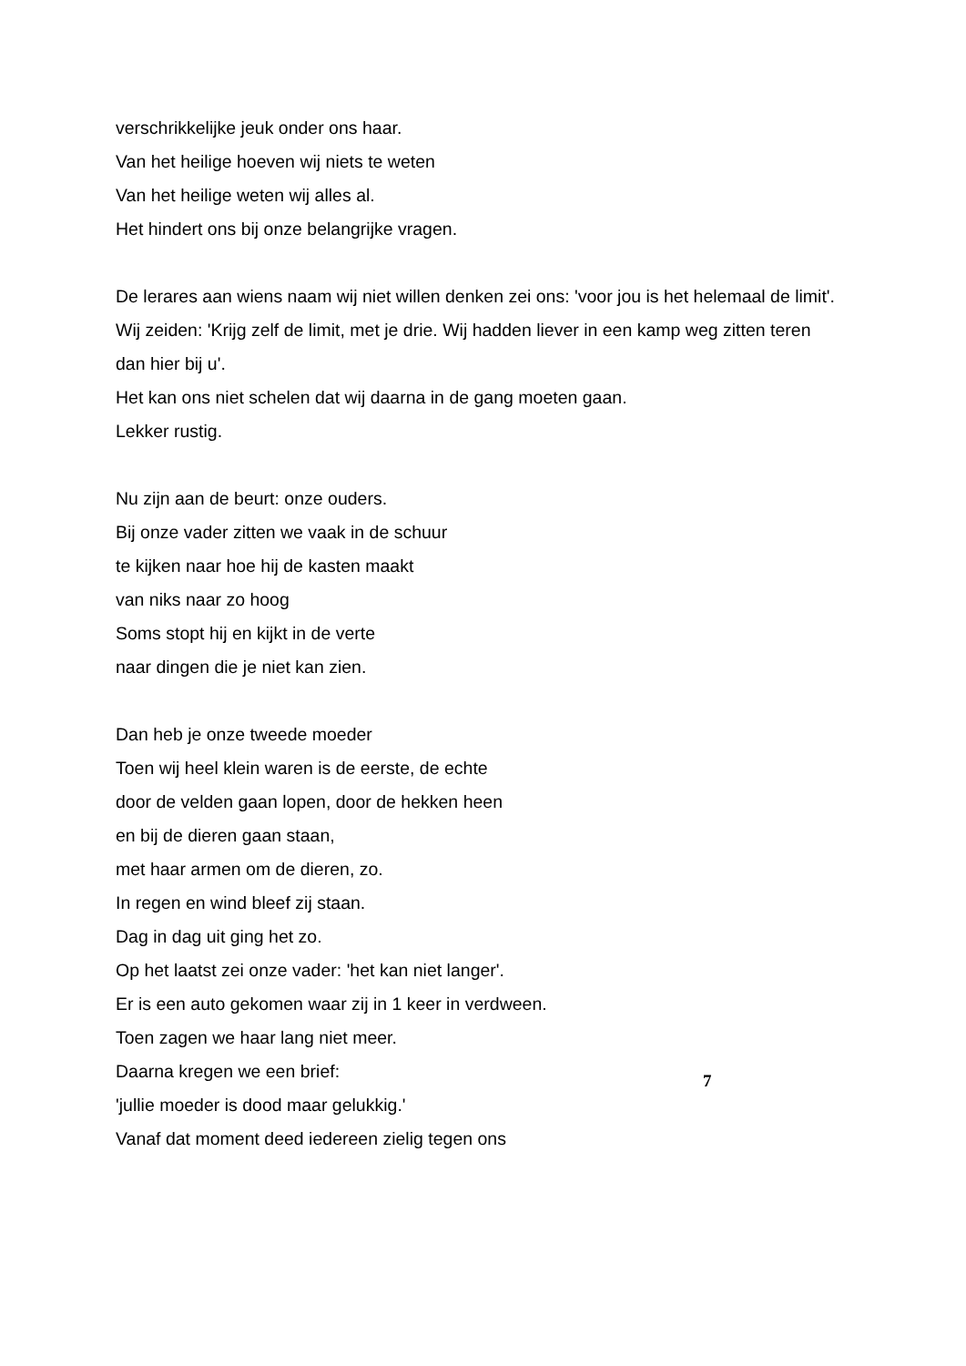verschrikkelijke jeuk onder ons haar.
Van het heilige hoeven wij niets te weten
Van het heilige weten wij alles al.
Het hindert ons bij onze belangrijke vragen.
De lerares aan wiens naam wij niet willen denken zei ons: 'voor jou is het helemaal de limit'.
Wij zeiden: 'Krijg zelf de limit, met je drie. Wij hadden liever in een kamp weg zitten teren dan hier bij u'.
Het kan ons niet schelen dat wij daarna in de gang moeten gaan.
Lekker rustig.
Nu zijn aan de beurt: onze ouders.
Bij onze vader zitten we vaak in de schuur
te kijken naar hoe hij de kasten maakt
van niks naar zo hoog
Soms stopt hij en kijkt in de verte
naar dingen die je niet kan zien.
Dan heb je onze tweede moeder
Toen wij heel klein waren is de eerste, de echte
door de velden gaan lopen, door de hekken heen
en bij de dieren gaan staan,
met haar armen om de dieren, zo.
In regen en wind bleef zij staan.
Dag in dag uit ging het zo.
Op het laatst zei onze vader: 'het kan niet langer'.
Er is een auto gekomen waar zij in 1 keer in verdween.
Toen zagen we haar lang niet meer.
Daarna kregen we een brief:
'jullie moeder is dood maar gelukkig.'
Vanaf dat moment deed iedereen zielig tegen ons
7